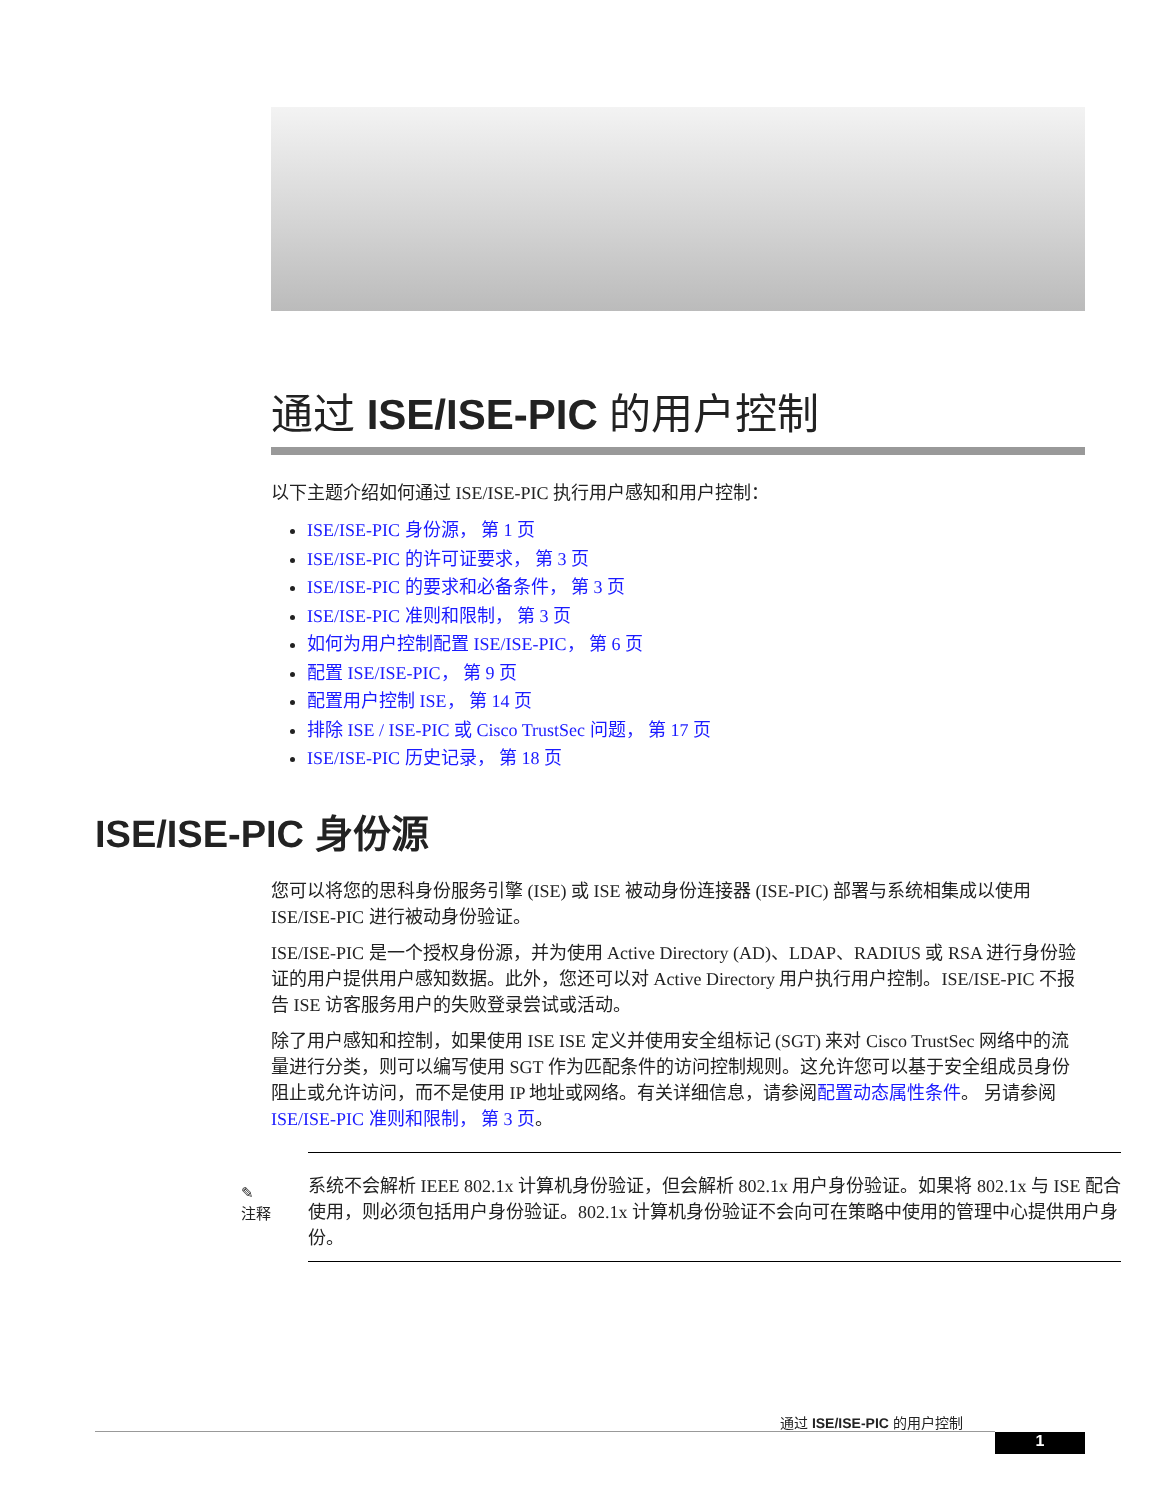通过 ISE/ISE-PIC 的用户控制
以下主题介绍如何通过 ISE/ISE-PIC 执行用户感知和用户控制：
ISE/ISE-PIC 身份源， 第 1 页
ISE/ISE-PIC 的许可证要求， 第 3 页
ISE/ISE-PIC 的要求和必备条件， 第 3 页
ISE/ISE-PIC 准则和限制， 第 3 页
如何为用户控制配置 ISE/ISE-PIC， 第 6 页
配置 ISE/ISE-PIC， 第 9 页
配置用户控制 ISE， 第 14 页
排除 ISE / ISE-PIC 或 Cisco TrustSec 问题， 第 17 页
ISE/ISE-PIC 历史记录， 第 18 页
ISE/ISE-PIC 身份源
您可以将您的思科身份服务引擎 (ISE) 或 ISE 被动身份连接器 (ISE-PIC) 部署与系统相集成以使用 ISE/ISE-PIC 进行被动身份验证。
ISE/ISE-PIC 是一个授权身份源，并为使用 Active Directory (AD)、LDAP、RADIUS 或 RSA 进行身份验证的用户提供用户感知数据。此外，您还可以对 Active Directory 用户执行用户控制。ISE/ISE-PIC 不报告 ISE 访客服务用户的失败登录尝试或活动。
除了用户感知和控制，如果使用 ISE ISE 定义并使用安全组标记 (SGT) 来对 Cisco TrustSec 网络中的流量进行分类，则可以编写使用 SGT 作为匹配条件的访问控制规则。这允许您可以基于安全组成员身份阻止或允许访问，而不是使用 IP 地址或网络。有关详细信息，请参阅配置动态属性条件。 另请参阅ISE/ISE-PIC 准则和限制， 第 3 页。
✎
注释
系统不会解析 IEEE 802.1x 计算机身份验证，但会解析 802.1x 用户身份验证。如果将 802.1x 与 ISE 配合使用，则必须包括用户身份验证。802.1x 计算机身份验证不会向可在策略中使用的管理中心提供用户身份。
通过 ISE/ISE-PIC 的用户控制
1